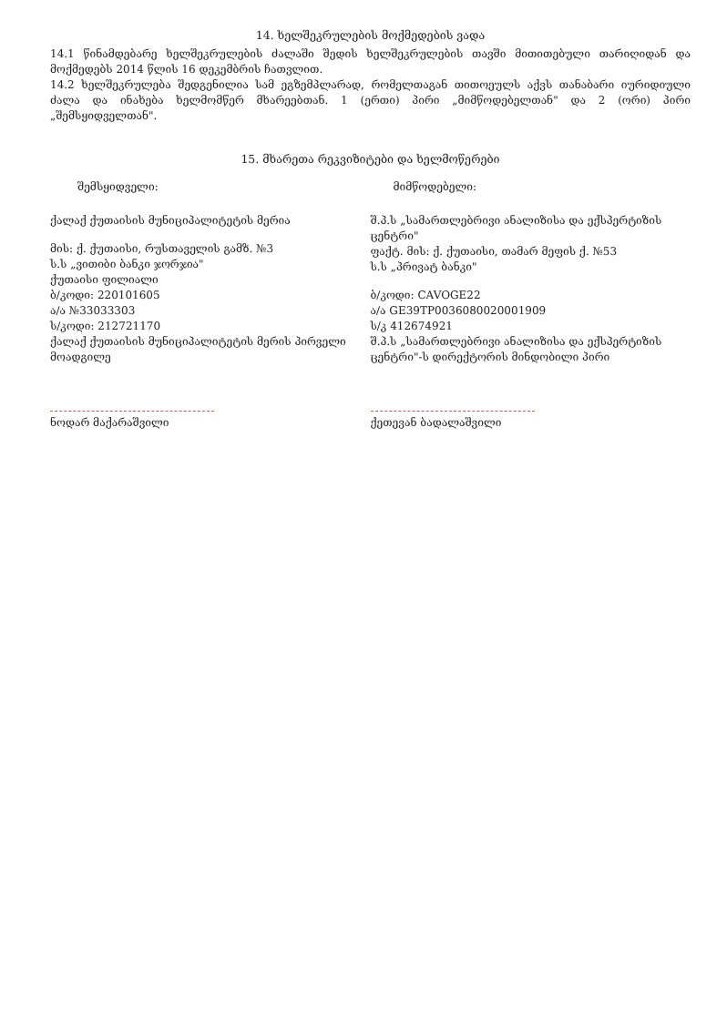14. ხელშეკრულების მოქმედების ვადა
14.1 წინამდებარე ხელშეკრულების ძალაში შედის ხელშეკრულების თავში მითითებული თარიღიდან და მოქმედებს 2014 წლის 16 დეკემბრის ჩათვლით.
14.2 ხელშეკრულება შედგენილია სამ ეგზემპლარად, რომელთაგან თითოეულს აქვს თანაბარი იურიდიული ძალა და ინახება ხელმომწერ მხარეებთან. 1 (ერთი) პირი „მიმწოდებელთან" და 2 (ორი) პირი „შემსყიდველთან".
15. მხარეთა რეკვიზიტები და ხელმოწერები
შემსყიდველი: მიმწოდებელი:
ქალაქ ქუთაისის მუნიციპალიტეტის მერია
მის: ქ. ქუთაისი, რუსთაველის გამზ. №3
ს.ს „ვითიბი ბანკი ჯორჯია"
ქუთაისი ფილიალი
ბ/კოდი: 220101605
ა/ა №33033303
ს/კოდი: 212721170
ქალაქ ქუთაისის მუნიციპალიტეტის მერის პირველი მოადგილე
ნოდარ მაქარაშვილი
შ.პ.ს „სამართლებრივი ანალიზისა და ექსპერტიზის ცენტრი"
ფაქტ. მის: ქ. ქუთაისი, თამარ მეფის ქ. №53
ს.ს „პრივატ ბანკი"
ბ/კოდი: CAVOGE22
ა/ა GE39TP0036080020001909
ს/კ 412674921
შ.პ.ს „სამართლებრივი ანალიზისა და ექსპერტიზის ცენტრი"-ს დირექტორის მინდობილი პირი
ქეთევან ბადალაშვილი